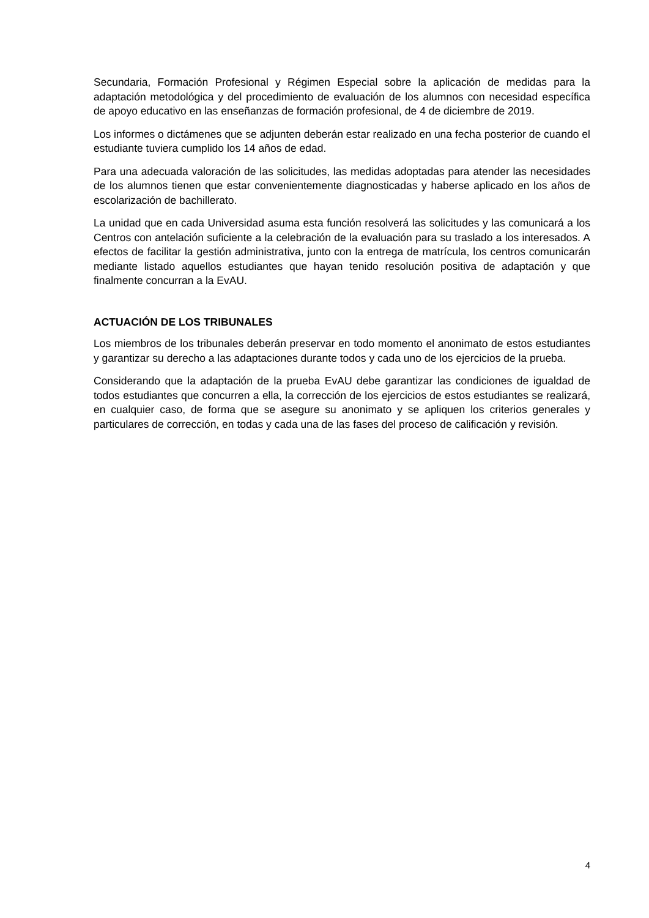Secundaria, Formación Profesional y Régimen Especial sobre la aplicación de medidas para la adaptación metodológica y del procedimiento de evaluación de los alumnos con necesidad específica de apoyo educativo en las enseñanzas de formación profesional, de 4 de diciembre de 2019.
Los informes o dictámenes que se adjunten deberán estar realizado en una fecha posterior de cuando el estudiante tuviera cumplido los 14 años de edad.
Para una adecuada valoración de las solicitudes, las medidas adoptadas para atender las necesidades de los alumnos tienen que estar convenientemente diagnosticadas y haberse aplicado en los años de escolarización de bachillerato.
La unidad que en cada Universidad asuma esta función resolverá las solicitudes y las comunicará a los Centros con antelación suficiente a la celebración de la evaluación para su traslado a los interesados. A efectos de facilitar la gestión administrativa, junto con la entrega de matrícula, los centros comunicarán mediante listado aquellos estudiantes que hayan tenido resolución positiva de adaptación y que finalmente concurran a la EvAU.
ACTUACIÓN DE LOS TRIBUNALES
Los miembros de los tribunales deberán preservar en todo momento el anonimato de estos estudiantes y garantizar su derecho a las adaptaciones durante todos y cada uno de los ejercicios de la prueba.
Considerando que la adaptación de la prueba EvAU debe garantizar las condiciones de igualdad de todos estudiantes que concurren a ella, la corrección de los ejercicios de estos estudiantes se realizará, en cualquier caso, de forma que se asegure su anonimato y se apliquen los criterios generales y particulares de corrección, en todas y cada una de las fases del proceso de calificación y revisión.
4